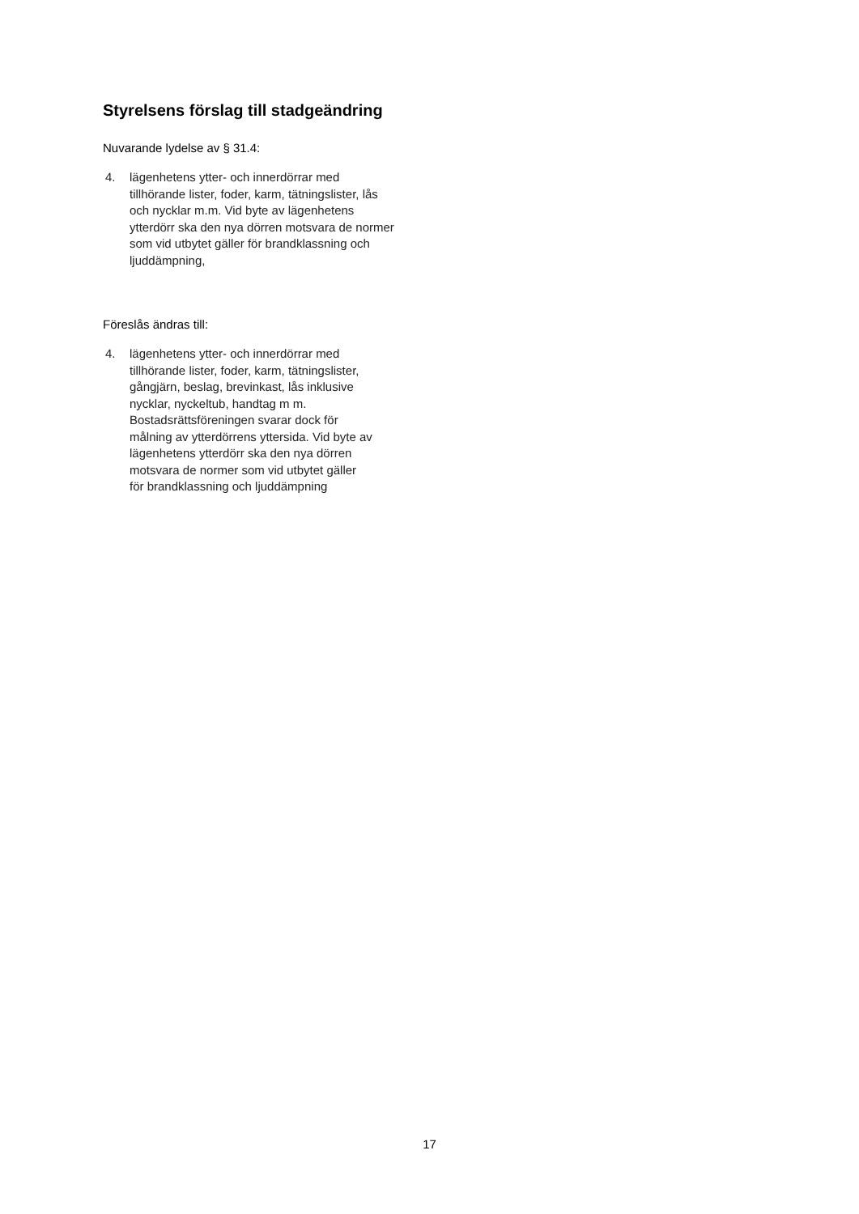Styrelsens förslag till stadgeändring
Nuvarande lydelse av § 31.4:
4. lägenhetens ytter- och innerdörrar med tillhörande lister, foder, karm, tätningslister, lås och nycklar m.m. Vid byte av lägenhetens ytterdörr ska den nya dörren motsvara de normer som vid utbytet gäller för brandklassning och ljuddämpning,
Föreslås ändras till:
4. lägenhetens ytter- och innerdörrar med tillhörande lister, foder, karm, tätningslister, gångjärn, beslag, brevinkast, lås inklusive nycklar, nyckeltub, handtag m m. Bostadsrättsföreningen svarar dock för målning av ytterdörrens yttersida. Vid byte av lägenhetens ytterdörr ska den nya dörren motsvara de normer som vid utbytet gäller för brandklassning och ljuddämpning
17